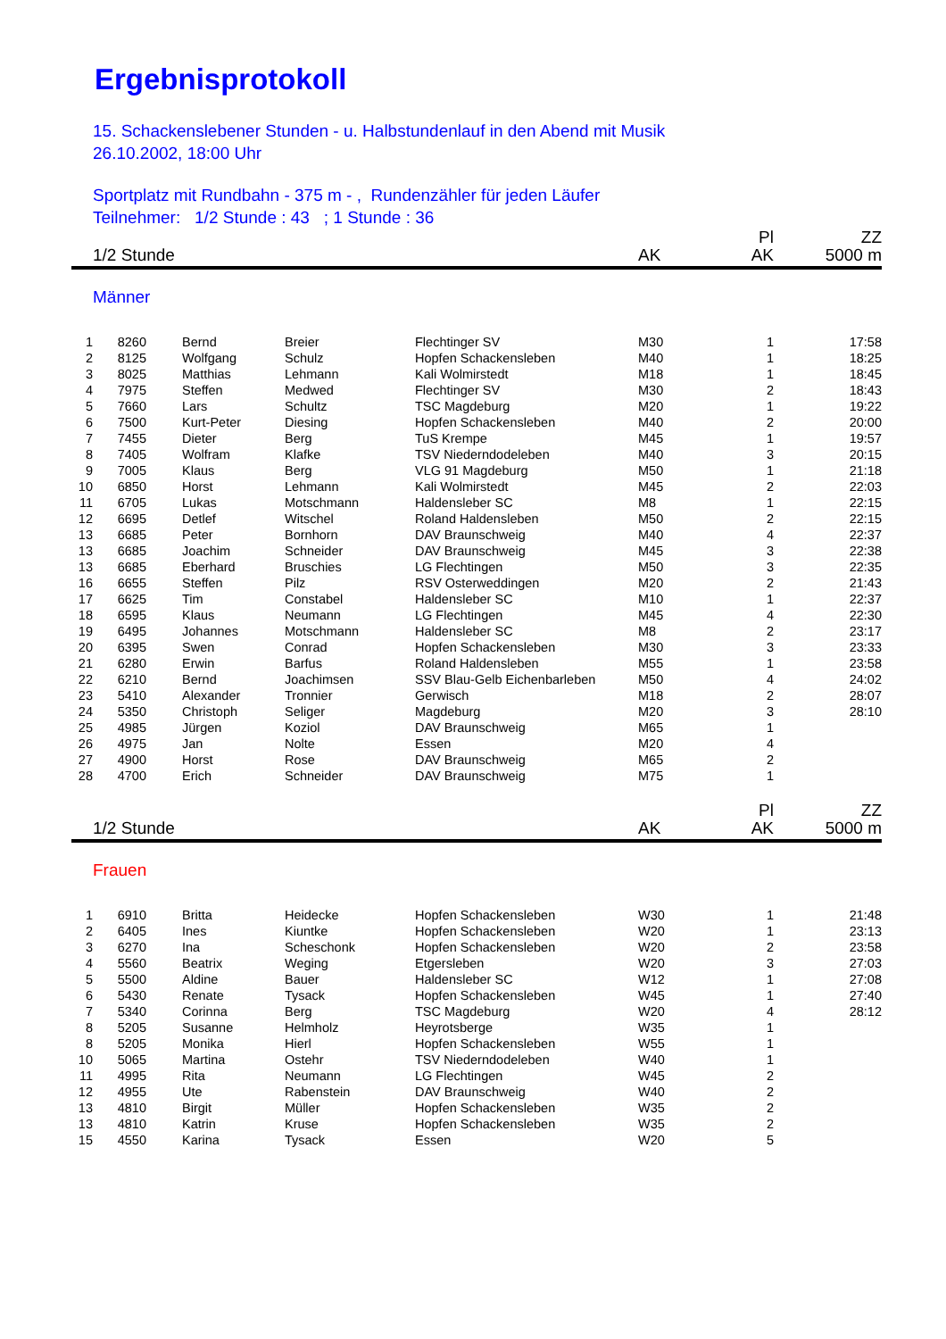Ergebnisprotokoll
15. Schackenslebener Stunden - u. Halbstundenlauf in den Abend mit Musik
26.10.2002, 18:00 Uhr
Sportplatz mit Rundbahn - 375 m - , Rundenzähler für jeden Läufer
Teilnehmer: 1/2 Stunde : 43 ; 1 Stunde : 36
| 1/2 Stunde | | | | | AK | Pl AK | ZZ 5000 m |
| Männer | | | | | | | |
| 1 | 8260 | Bernd | Breier | Flechtinger SV | M30 | 1 | 17:58 |
| 2 | 8125 | Wolfgang | Schulz | Hopfen Schackensleben | M40 | 1 | 18:25 |
| 3 | 8025 | Matthias | Lehmann | Kali Wolmirstedt | M18 | 1 | 18:45 |
| 4 | 7975 | Steffen | Medwed | Flechtinger SV | M30 | 2 | 18:43 |
| 5 | 7660 | Lars | Schultz | TSC Magdeburg | M20 | 1 | 19:22 |
| 6 | 7500 | Kurt-Peter | Diesing | Hopfen Schackensleben | M40 | 2 | 20:00 |
| 7 | 7455 | Dieter | Berg | TuS Krempe | M45 | 1 | 19:57 |
| 8 | 7405 | Wolfram | Klafke | TSV Niederndodeleben | M40 | 3 | 20:15 |
| 9 | 7005 | Klaus | Berg | VLG 91 Magdeburg | M50 | 1 | 21:18 |
| 10 | 6850 | Horst | Lehmann | Kali Wolmirstedt | M45 | 2 | 22:03 |
| 11 | 6705 | Lukas | Motschmann | Haldensleber SC | M8 | 1 | 22:15 |
| 12 | 6695 | Detlef | Witschel | Roland Haldensleben | M50 | 2 | 22:15 |
| 13 | 6685 | Peter | Bornhorn | DAV Braunschweig | M40 | 4 | 22:37 |
| 13 | 6685 | Joachim | Schneider | DAV Braunschweig | M45 | 3 | 22:38 |
| 13 | 6685 | Eberhard | Bruschies | LG Flechtingen | M50 | 3 | 22:35 |
| 16 | 6655 | Steffen | Pilz | RSV Osterweddingen | M20 | 2 | 21:43 |
| 17 | 6625 | Tim | Constabel | Haldensleber SC | M10 | 1 | 22:37 |
| 18 | 6595 | Klaus | Neumann | LG Flechtingen | M45 | 4 | 22:30 |
| 19 | 6495 | Johannes | Motschmann | Haldensleber SC | M8 | 2 | 23:17 |
| 20 | 6395 | Swen | Conrad | Hopfen Schackensleben | M30 | 3 | 23:33 |
| 21 | 6280 | Erwin | Barfus | Roland Haldensleben | M55 | 1 | 23:58 |
| 22 | 6210 | Bernd | Joachimsen | SSV Blau-Gelb Eichenbarleben | M50 | 4 | 24:02 |
| 23 | 5410 | Alexander | Tronnier | Gerwisch | M18 | 2 | 28:07 |
| 24 | 5350 | Christoph | Seliger | Magdeburg | M20 | 3 | 28:10 |
| 25 | 4985 | Jürgen | Koziol | DAV Braunschweig | M65 | 1 | |
| 26 | 4975 | Jan | Nolte | Essen | M20 | 4 | |
| 27 | 4900 | Horst | Rose | DAV Braunschweig | M65 | 2 | |
| 28 | 4700 | Erich | Schneider | DAV Braunschweig | M75 | 1 | |
| 1/2 Stunde | | | | | AK | Pl AK | ZZ 5000 m |
| Frauen | | | | | | | |
| 1 | 6910 | Britta | Heidecke | Hopfen Schackensleben | W30 | 1 | 21:48 |
| 2 | 6405 | Ines | Kiuntke | Hopfen Schackensleben | W20 | 1 | 23:13 |
| 3 | 6270 | Ina | Scheschonk | Hopfen Schackensleben | W20 | 2 | 23:58 |
| 4 | 5560 | Beatrix | Weging | Etgersleben | W20 | 3 | 27:03 |
| 5 | 5500 | Aldine | Bauer | Haldensleber SC | W12 | 1 | 27:08 |
| 6 | 5430 | Renate | Tysack | Hopfen Schackensleben | W45 | 1 | 27:40 |
| 7 | 5340 | Corinna | Berg | TSC Magdeburg | W20 | 4 | 28:12 |
| 8 | 5205 | Susanne | Helmholz | Heyrotsberge | W35 | 1 | |
| 8 | 5205 | Monika | Hierl | Hopfen Schackensleben | W55 | 1 | |
| 10 | 5065 | Martina | Ostehr | TSV Niederndodeleben | W40 | 1 | |
| 11 | 4995 | Rita | Neumann | LG Flechtingen | W45 | 2 | |
| 12 | 4955 | Ute | Rabenstein | DAV Braunschweig | W40 | 2 | |
| 13 | 4810 | Birgit | Müller | Hopfen Schackensleben | W35 | 2 | |
| 13 | 4810 | Katrin | Kruse | Hopfen Schackensleben | W35 | 2 | |
| 15 | 4550 | Karina | Tysack | Essen | W20 | 5 | |